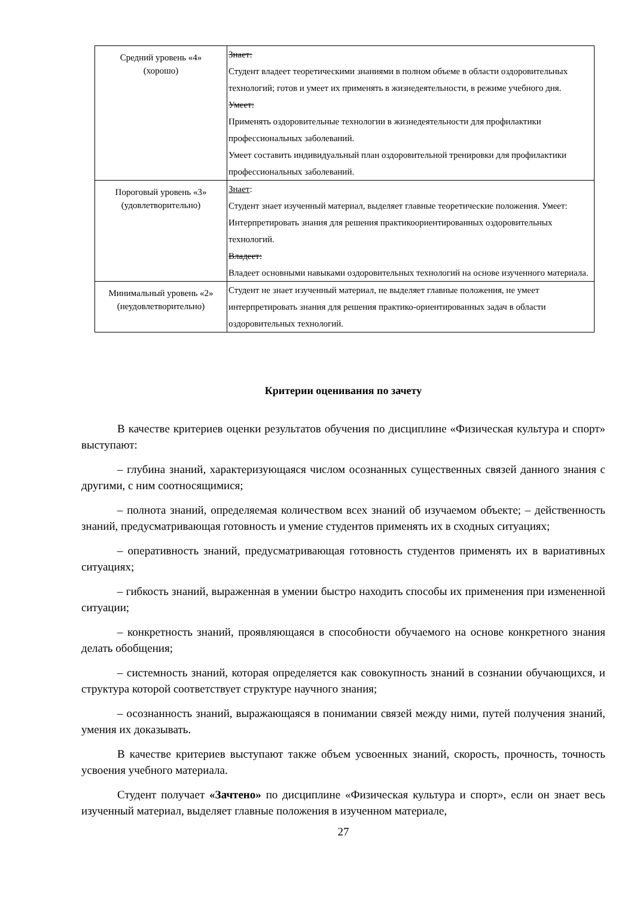| Средний уровень «4» (хорошо) | Знает: Студент владеет теоретическими знаниями в полном объеме в области оздоровительных технологий; готов и умеет их применять в жизнедеятельности, в режиме учебного дня. Умеет: Применять оздоровительные технологии в жизнедеятельности для профилактики профессиональных заболеваний. Умеет составить индивидуальный план оздоровительной тренировки для профилактики профессиональных заболеваний. |
| Пороговый уровень «3» (удовлетворительно) | Знает : Студент знает изученный материал, выделяет главные теоретические положения. Умеет: Интерпретировать знания для решения практикоориентированных оздоровительных технологий. Владеет: Владеет основными навыками оздоровительных технологий на основе изученного материала. |
| Минимальный уровень «2» (неудовлетворительно) | Студент не знает изученный материал, не выделяет главные положения, не умеет интерпретировать знания для решения практико-ориентированных задач в области оздоровительных технологий. |
Критерии оценивания по зачету
В качестве критериев оценки результатов обучения по дисциплине «Физическая культура и спорт» выступают:
– глубина знаний, характеризующаяся числом осознанных существенных связей данного знания с другими, с ним соотносящимися;
– полнота знаний, определяемая количеством всех знаний об изучаемом объекте; – действенность знаний, предусматривающая готовность и умение студентов применять их в сходных ситуациях;
– оперативность знаний, предусматривающая готовность студентов применять их в вариативных ситуациях;
– гибкость знаний, выраженная в умении быстро находить способы их применения при измененной ситуации;
– конкретность знаний, проявляющаяся в способности обучаемого на основе конкретного знания делать обобщения;
– системность знаний, которая определяется как совокупность знаний в сознании обучающихся, и структура которой соответствует структуре научного знания;
– осознанность знаний, выражающаяся в понимании связей между ними, путей получения знаний, умения их доказывать.
В качестве критериев выступают также объем усвоенных знаний, скорость, прочность, точность усвоения учебного материала.
Студент получает «Зачтено» по дисциплине «Физическая культура и спорт», если он знает весь изученный материал, выделяет главные положения в изученном материале,
27